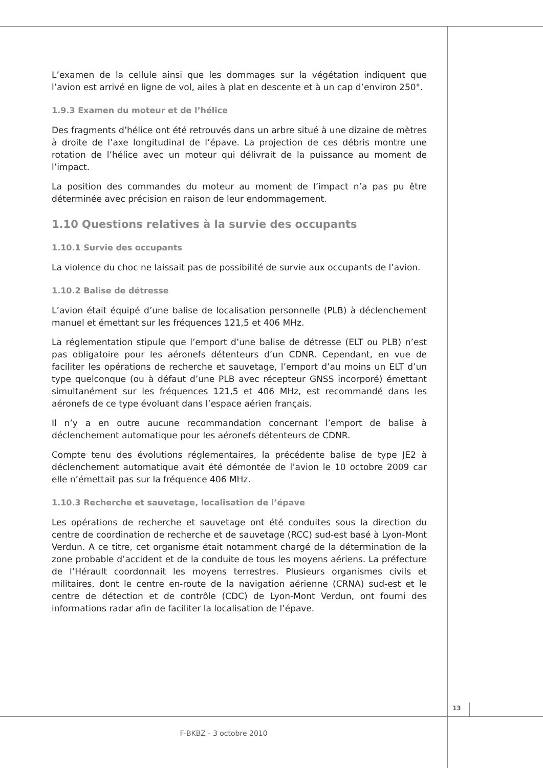L’examen de la cellule ainsi que les dommages sur la végétation indiquent que l’avion est arrivé en ligne de vol, ailes à plat en descente et à un cap d’environ 250°.
1.9.3 Examen du moteur et de l’hélice
Des fragments d’hélice ont été retrouvés dans un arbre situé à une dizaine de mètres à droite de l’axe longitudinal de l’épave. La projection de ces débris montre une rotation de l’hélice avec un moteur qui délivrait de la puissance au moment de l’impact.
La position des commandes du moteur au moment de l’impact n’a pas pu être déterminée avec précision en raison de leur endommagement.
1.10 Questions relatives à la survie des occupants
1.10.1 Survie des occupants
La violence du choc ne laissait pas de possibilité de survie aux occupants de l’avion.
1.10.2 Balise de détresse
L’avion était équipé d’une balise de localisation personnelle (PLB) à déclenchement manuel et émettant sur les fréquences 121,5 et 406 MHz.
La réglementation stipule que l’emport d’une balise de détresse (ELT ou PLB) n’est pas obligatoire pour les aéronefs détenteurs d’un CDNR. Cependant, en vue de faciliter les opérations de recherche et sauvetage, l’emport d’au moins un ELT d’un type quelconque (ou à défaut d’une PLB avec récepteur GNSS incorporé) émettant simultanément sur les fréquences 121,5 et 406 MHz, est recommandé dans les aéronefs de ce type évoluant dans l’espace aérien français.
Il n’y a en outre aucune recommandation concernant l’emport de balise à déclenchement automatique pour les aéronefs détenteurs de CDNR.
Compte tenu des évolutions réglementaires, la précédente balise de type JE2 à déclenchement automatique avait été démontée de l’avion le 10 octobre 2009 car elle n’émettait pas sur la fréquence 406 MHz.
1.10.3 Recherche et sauvetage, localisation de l’épave
Les opérations de recherche et sauvetage ont été conduites sous la direction du centre de coordination de recherche et de sauvetage (RCC) sud-est basé à Lyon-Mont Verdun. A ce titre, cet organisme était notamment chargé de la détermination de la zone probable d’accident et de la conduite de tous les moyens aériens. La préfecture de l’Hérault coordonnait les moyens terrestres. Plusieurs organismes civils et militaires, dont le centre en-route de la navigation aérienne (CRNA) sud-est et le centre de détection et de contrôle (CDC) de Lyon-Mont Verdun, ont fourni des informations radar afin de faciliter la localisation de l’épave.
13
F-BKBZ - 3 octobre 2010